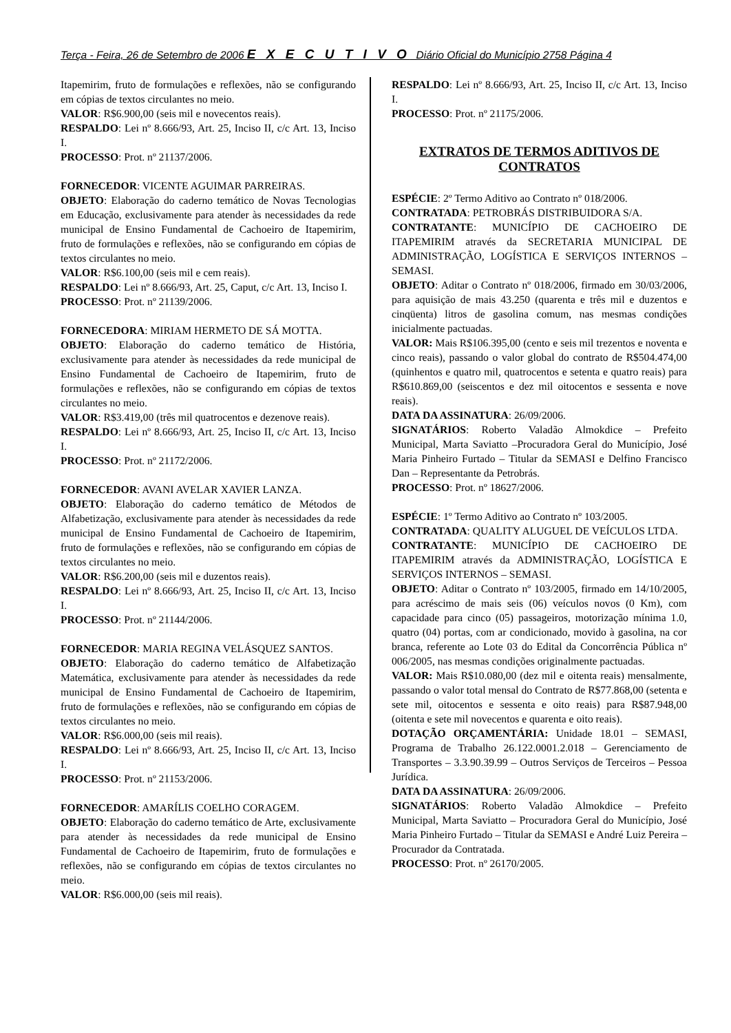Terça - Feira, 26 de Setembro de 2006 E X E C U T I V O Diário Oficial do Município 2758 Página 4
Itapemirim, fruto de formulações e reflexões, não se configurando em cópias de textos circulantes no meio.
VALOR: R$6.900,00 (seis mil e novecentos reais).
RESPALDO: Lei nº 8.666/93, Art. 25, Inciso II, c/c Art. 13, Inciso I.
PROCESSO: Prot. nº 21137/2006.
FORNECEDOR: VICENTE AGUIMAR PARREIRAS.
OBJETO: Elaboração do caderno temático de Novas Tecnologias em Educação, exclusivamente para atender às necessidades da rede municipal de Ensino Fundamental de Cachoeiro de Itapemirim, fruto de formulações e reflexões, não se configurando em cópias de textos circulantes no meio.
VALOR: R$6.100,00 (seis mil e cem reais).
RESPALDO: Lei nº 8.666/93, Art. 25, Caput, c/c Art. 13, Inciso I.
PROCESSO: Prot. nº 21139/2006.
FORNECEDORA: MIRIAM HERMETO DE SÁ MOTTA.
OBJETO: Elaboração do caderno temático de História, exclusivamente para atender às necessidades da rede municipal de Ensino Fundamental de Cachoeiro de Itapemirim, fruto de formulações e reflexões, não se configurando em cópias de textos circulantes no meio.
VALOR: R$3.419,00 (três mil quatrocentos e dezenove reais).
RESPALDO: Lei nº 8.666/93, Art. 25, Inciso II, c/c Art. 13, Inciso I.
PROCESSO: Prot. nº 21172/2006.
FORNECEDOR: AVANI AVELAR XAVIER LANZA.
OBJETO: Elaboração do caderno temático de Métodos de Alfabetização, exclusivamente para atender às necessidades da rede municipal de Ensino Fundamental de Cachoeiro de Itapemirim, fruto de formulações e reflexões, não se configurando em cópias de textos circulantes no meio.
VALOR: R$6.200,00 (seis mil e duzentos reais).
RESPALDO: Lei nº 8.666/93, Art. 25, Inciso II, c/c Art. 13, Inciso I.
PROCESSO: Prot. nº 21144/2006.
FORNECEDOR: MARIA REGINA VELÁSQUEZ SANTOS.
OBJETO: Elaboração do caderno temático de Alfabetização Matemática, exclusivamente para atender às necessidades da rede municipal de Ensino Fundamental de Cachoeiro de Itapemirim, fruto de formulações e reflexões, não se configurando em cópias de textos circulantes no meio.
VALOR: R$6.000,00 (seis mil reais).
RESPALDO: Lei nº 8.666/93, Art. 25, Inciso II, c/c Art. 13, Inciso I.
PROCESSO: Prot. nº 21153/2006.
FORNECEDOR: AMARÍLIS COELHO CORAGEM.
OBJETO: Elaboração do caderno temático de Arte, exclusivamente para atender às necessidades da rede municipal de Ensino Fundamental de Cachoeiro de Itapemirim, fruto de formulações e reflexões, não se configurando em cópias de textos circulantes no meio.
VALOR: R$6.000,00 (seis mil reais).
RESPALDO: Lei nº 8.666/93, Art. 25, Inciso II, c/c Art. 13, Inciso I.
PROCESSO: Prot. nº 21175/2006.
EXTRATOS DE TERMOS ADITIVOS DE CONTRATOS
ESPÉCIE: 2º Termo Aditivo ao Contrato nº 018/2006.
CONTRATADA: PETROBRÁS DISTRIBUIDORA S/A.
CONTRATANTE: MUNICÍPIO DE CACHOEIRO DE ITAPEMIRIM através da SECRETARIA MUNICIPAL DE ADMINISTRAÇÃO, LOGÍSTICA E SERVIÇOS INTERNOS – SEMASI.
OBJETO: Aditar o Contrato nº 018/2006, firmado em 30/03/2006, para aquisição de mais 43.250 (quarenta e três mil e duzentos e cinqüenta) litros de gasolina comum, nas mesmas condições inicialmente pactuadas.
VALOR: Mais R$106.395,00 (cento e seis mil trezentos e noventa e cinco reais), passando o valor global do contrato de R$504.474,00 (quinhentos e quatro mil, quatrocentos e setenta e quatro reais) para R$610.869,00 (seiscentos e dez mil oitocentos e sessenta e nove reais).
DATA DA ASSINATURA: 26/09/2006.
SIGNATÁRIOS: Roberto Valadão Almokdice – Prefeito Municipal, Marta Saviatto –Procuradora Geral do Município, José Maria Pinheiro Furtado – Titular da SEMASI e Delfino Francisco Dan – Representante da Petrobrás.
PROCESSO: Prot. nº 18627/2006.
ESPÉCIE: 1º Termo Aditivo ao Contrato nº 103/2005.
CONTRATADA: QUALITY ALUGUEL DE VEÍCULOS LTDA.
CONTRATANTE: MUNICÍPIO DE CACHOEIRO DE ITAPEMIRIM através da ADMINISTRAÇÃO, LOGÍSTICA E SERVIÇOS INTERNOS – SEMASI.
OBJETO: Aditar o Contrato nº 103/2005, firmado em 14/10/2005, para acréscimo de mais seis (06) veículos novos (0 Km), com capacidade para cinco (05) passageiros, motorização mínima 1.0, quatro (04) portas, com ar condicionado, movido à gasolina, na cor branca, referente ao Lote 03 do Edital da Concorrência Pública nº 006/2005, nas mesmas condições originalmente pactuadas.
VALOR: Mais R$10.080,00 (dez mil e oitenta reais) mensalmente, passando o valor total mensal do Contrato de R$77.868,00 (setenta e sete mil, oitocentos e sessenta e oito reais) para R$87.948,00 (oitenta e sete mil novecentos e quarenta e oito reais).
DOTAÇÃO ORÇAMENTÁRIA: Unidade 18.01 – SEMASI, Programa de Trabalho 26.122.0001.2.018 – Gerenciamento de Transportes – 3.3.90.39.99 – Outros Serviços de Terceiros – Pessoa Jurídica.
DATA DA ASSINATURA: 26/09/2006.
SIGNATÁRIOS: Roberto Valadão Almokdice – Prefeito Municipal, Marta Saviatto – Procuradora Geral do Município, José Maria Pinheiro Furtado – Titular da SEMASI e André Luiz Pereira – Procurador da Contratada.
PROCESSO: Prot. nº 26170/2005.